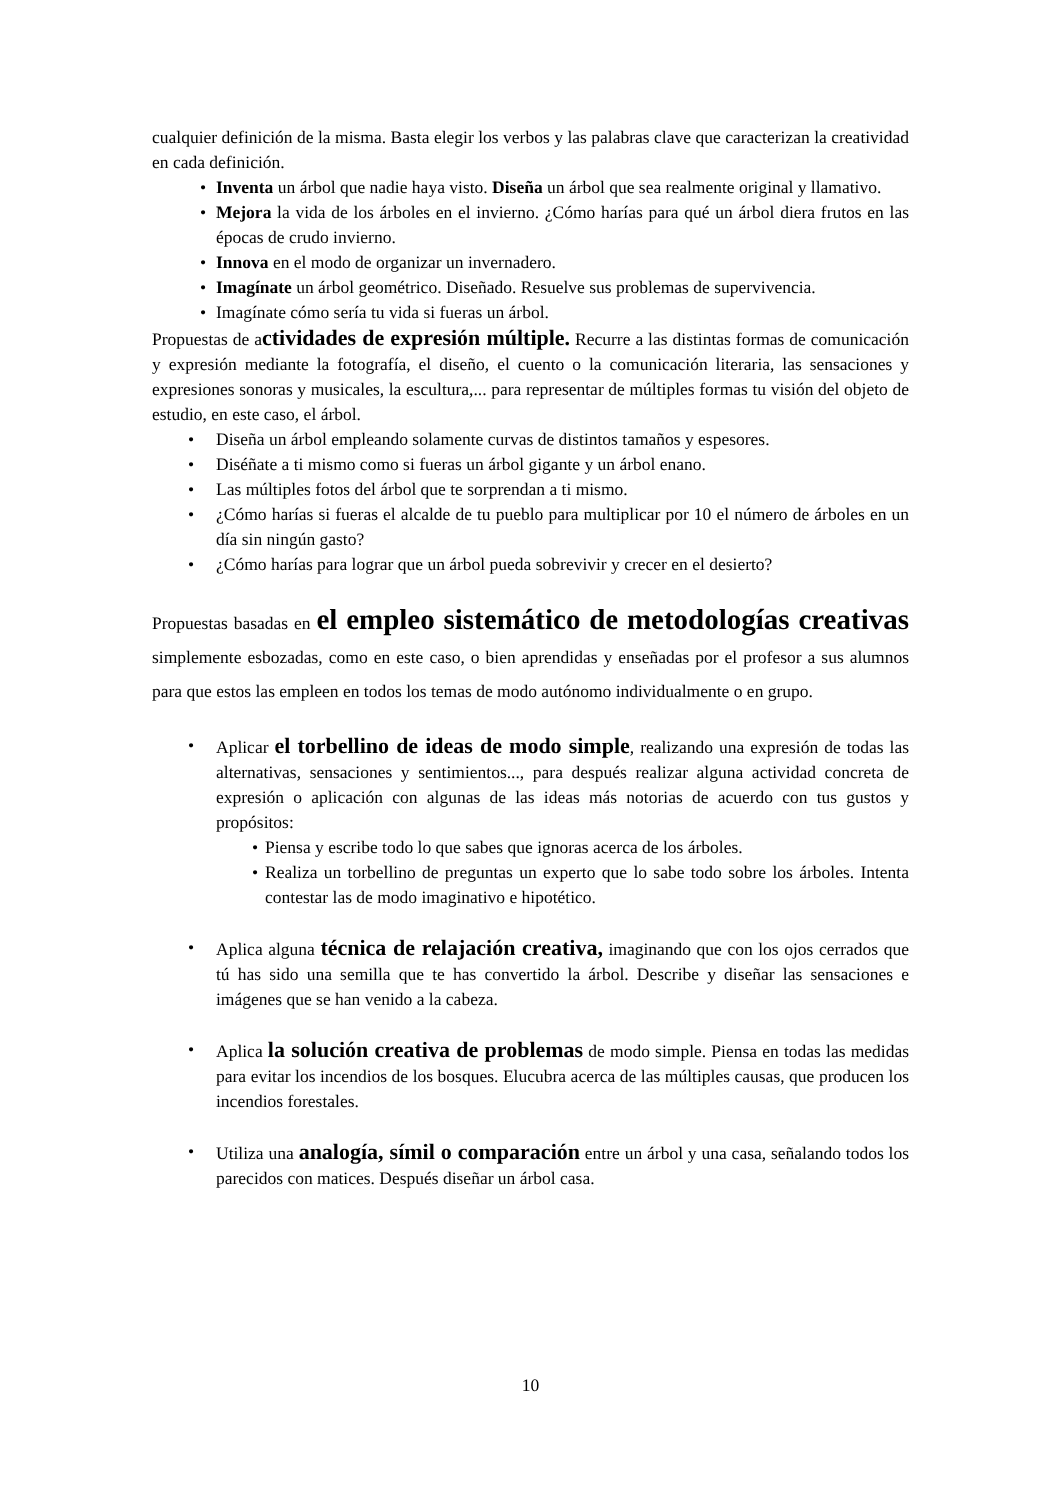cualquier definición de la misma. Basta elegir los verbos y las palabras clave que caracterizan la creatividad en cada definición.
• Inventa un árbol que nadie haya visto. Diseña un árbol que sea realmente original y llamativo.
• Mejora la vida de los árboles en el invierno. ¿Cómo harías para qué un árbol diera frutos en las épocas de crudo invierno.
• Innova en el modo de organizar un invernadero.
• Imagínate un árbol geométrico. Diseñado. Resuelve sus problemas de supervivencia.
• Imagínate cómo sería tu vida si fueras un árbol.
Propuestas de actividades de expresión múltiple. Recurre a las distintas formas de comunicación y expresión mediante la fotografía, el diseño, el cuento o la comunicación literaria, las sensaciones y expresiones sonoras y musicales, la escultura,... para representar de múltiples formas tu visión del objeto de estudio, en este caso, el árbol.
• Diseña un árbol empleando solamente curvas de distintos tamaños y espesores.
• Diséñate a ti mismo como si fueras un árbol gigante y un árbol enano.
• Las múltiples fotos del árbol que te sorprendan a ti mismo.
• ¿Cómo harías si fueras el alcalde de tu pueblo para multiplicar por 10 el número de árboles en un día sin ningún gasto?
• ¿Cómo harías para lograr que un árbol pueda sobrevivir y crecer en el desierto?
Propuestas basadas en el empleo sistemático de metodologías creativas simplemente esbozadas, como en este caso, o bien aprendidas y enseñadas por el profesor a sus alumnos para que estos las empleen en todos los temas de modo autónomo individualmente o en grupo.
• Aplicar el torbellino de ideas de modo simple, realizando una expresión de todas las alternativas, sensaciones y sentimientos..., para después realizar alguna actividad concreta de expresión o aplicación con algunas de las ideas más notorias de acuerdo con tus gustos y propósitos:
• Piensa y escribe todo lo que sabes que ignoras acerca de los árboles.
• Realiza un torbellino de preguntas un experto que lo sabe todo sobre los árboles. Intenta contestar las de modo imaginativo e hipotético.
• Aplica alguna técnica de relajación creativa, imaginando que con los ojos cerrados que tú has sido una semilla que te has convertido la árbol. Describe y diseñar las sensaciones e imágenes que se han venido a la cabeza.
• Aplica la solución creativa de problemas de modo simple. Piensa en todas las medidas para evitar los incendios de los bosques. Elucubra acerca de las múltiples causas, que producen los incendios forestales.
• Utiliza una analogía, símil o comparación entre un árbol y una casa, señalando todos los parecidos con matices. Después diseñar un árbol casa.
10